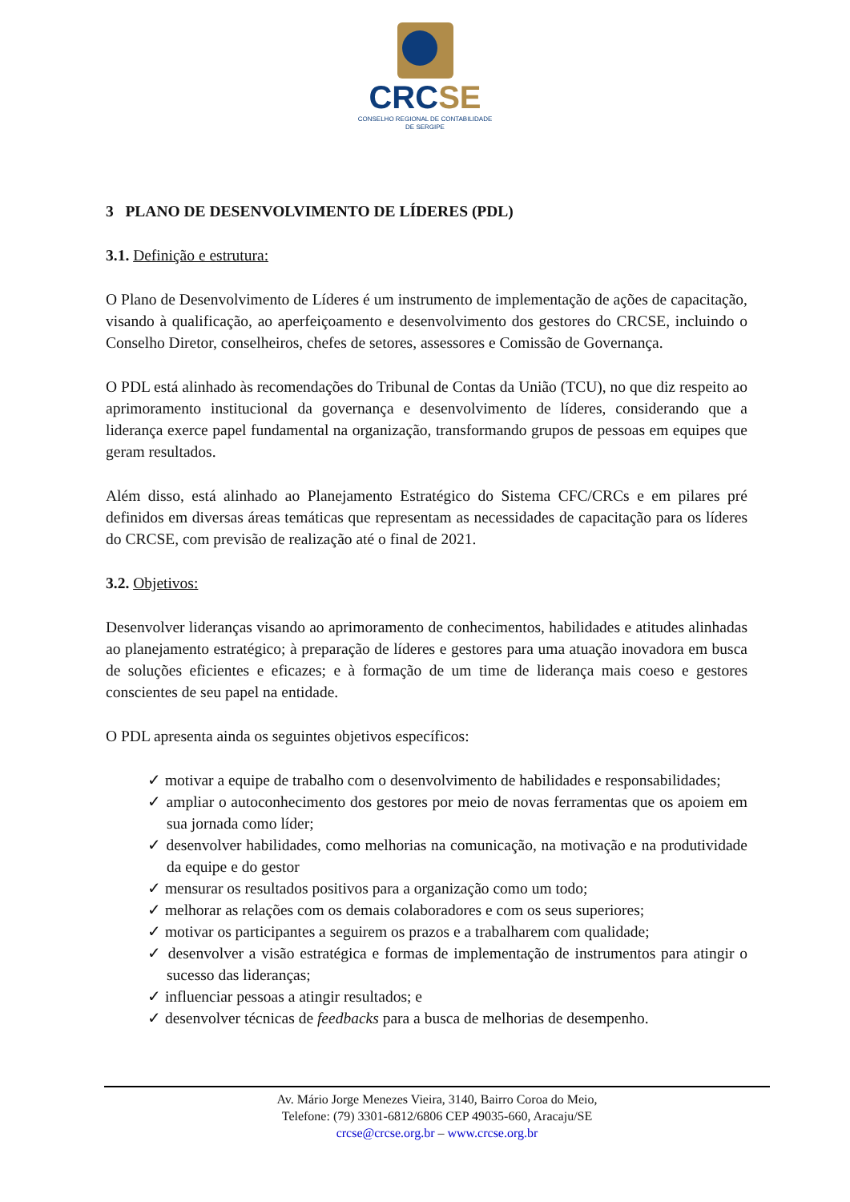CRCSE
CONSELHO REGIONAL DE CONTABILIDADE
DE SERGIPE
3 PLANO DE DESENVOLVIMENTO DE LÍDERES (PDL)
3.1. Definição e estrutura:
O Plano de Desenvolvimento de Líderes é um instrumento de implementação de ações de capacitação, visando à qualificação, ao aperfeiçoamento e desenvolvimento dos gestores do CRCSE, incluindo o Conselho Diretor, conselheiros, chefes de setores, assessores e Comissão de Governança.
O PDL está alinhado às recomendações do Tribunal de Contas da União (TCU), no que diz respeito ao aprimoramento institucional da governança e desenvolvimento de líderes, considerando que a liderança exerce papel fundamental na organização, transformando grupos de pessoas em equipes que geram resultados.
Além disso, está alinhado ao Planejamento Estratégico do Sistema CFC/CRCs e em pilares pré definidos em diversas áreas temáticas que representam as necessidades de capacitação para os líderes do CRCSE, com previsão de realização até o final de 2021.
3.2. Objetivos:
Desenvolver lideranças visando ao aprimoramento de conhecimentos, habilidades e atitudes alinhadas ao planejamento estratégico; à preparação de líderes e gestores para uma atuação inovadora em busca de soluções eficientes e eficazes; e à formação de um time de liderança mais coeso e gestores conscientes de seu papel na entidade.
O PDL apresenta ainda os seguintes objetivos específicos:
✓ motivar a equipe de trabalho com o desenvolvimento de habilidades e responsabilidades;
✓ ampliar o autoconhecimento dos gestores por meio de novas ferramentas que os apoiem em sua jornada como líder;
✓ desenvolver habilidades, como melhorias na comunicação, na motivação e na produtividade da equipe e do gestor
✓ mensurar os resultados positivos para a organização como um todo;
✓ melhorar as relações com os demais colaboradores e com os seus superiores;
✓ motivar os participantes a seguirem os prazos e a trabalharem com qualidade;
✓ desenvolver a visão estratégica e formas de implementação de instrumentos para atingir o sucesso das lideranças;
✓ influenciar pessoas a atingir resultados; e
✓ desenvolver técnicas de feedbacks para a busca de melhorias de desempenho.
Av. Mário Jorge Menezes Vieira, 3140, Bairro Coroa do Meio,
Telefone: (79) 3301-6812/6806 CEP 49035-660, Aracaju/SE
crcse@crcse.org.br – www.crcse.org.br